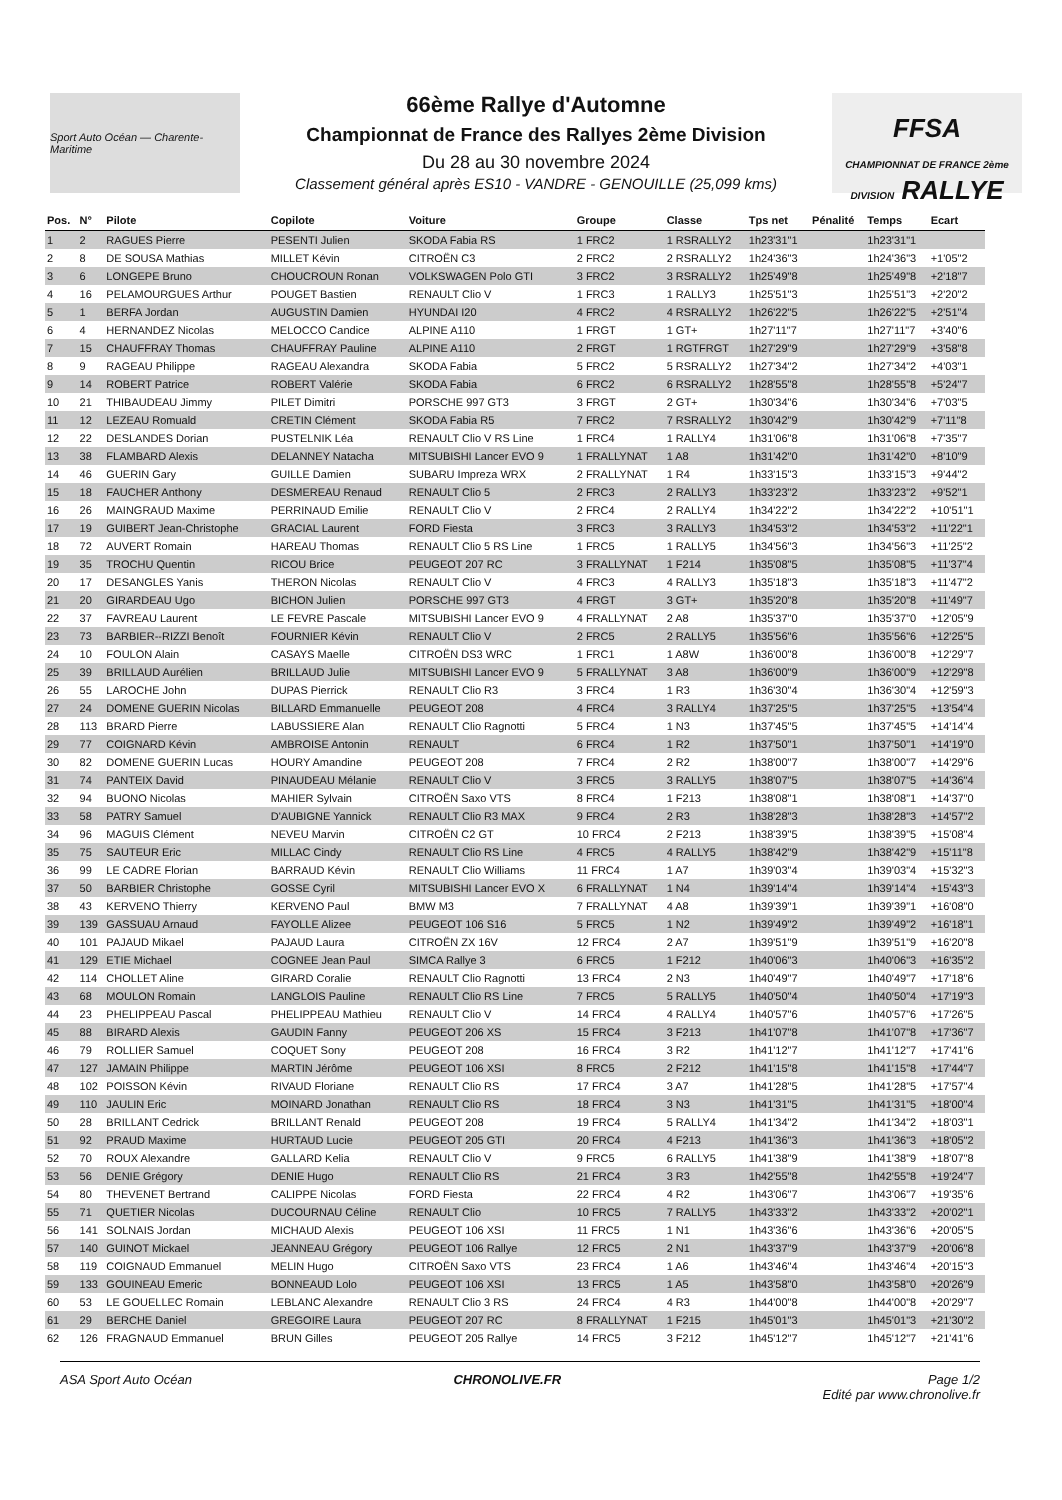Sport Auto Océan — Charente-Maritime
66ème Rallye d'Automne
Championnat de France des Rallyes 2ème Division
Du 28 au 30 novembre 2024
Classement général après ES10 - VANDRE - GENOUILLE (25,099 kms)
FFSA
CHAMPIONNAT DE FRANCE 2ème DIVISION RALLYE
| Pos. | N° | Pilote | Copilote | Voiture | Groupe | Classe | Tps net | Pénalité | Temps | Ecart |
| --- | --- | --- | --- | --- | --- | --- | --- | --- | --- | --- |
| 1 | 2 | RAGUES Pierre | PESENTI Julien | SKODA Fabia RS | 1 FRC2 | 1 RSRALLY2 | 1h23'31"1 | | 1h23'31"1 | |
| 2 | 8 | DE SOUSA Mathias | MILLET Kévin | CITROËN C3 | 2 FRC2 | 2 RSRALLY2 | 1h24'36"3 | | 1h24'36"3 | +1'05"2 |
| 3 | 6 | LONGEPE Bruno | CHOUCROUN Ronan | VOLKSWAGEN Polo GTI | 3 FRC2 | 3 RSRALLY2 | 1h25'49"8 | | 1h25'49"8 | +2'18"7 |
| 4 | 16 | PELAMOURGUES Arthur | POUGET Bastien | RENAULT Clio V | 1 FRC3 | 1 RALLY3 | 1h25'51"3 | | 1h25'51"3 | +2'20"2 |
| 5 | 1 | BERFA Jordan | AUGUSTIN Damien | HYUNDAI I20 | 4 FRC2 | 4 RSRALLY2 | 1h26'22"5 | | 1h26'22"5 | +2'51"4 |
| 6 | 4 | HERNANDEZ Nicolas | MELOCCO Candice | ALPINE A110 | 1 FRGT | 1 GT+ | 1h27'11"7 | | 1h27'11"7 | +3'40"6 |
| 7 | 15 | CHAUFFRAY Thomas | CHAUFFRAY Pauline | ALPINE A110 | 2 FRGT | 1 RGTFRGT | 1h27'29"9 | | 1h27'29"9 | +3'58"8 |
| 8 | 9 | RAGEAU Philippe | RAGEAU Alexandra | SKODA Fabia | 5 FRC2 | 5 RSRALLY2 | 1h27'34"2 | | 1h27'34"2 | +4'03"1 |
| 9 | 14 | ROBERT Patrice | ROBERT Valérie | SKODA Fabia | 6 FRC2 | 6 RSRALLY2 | 1h28'55"8 | | 1h28'55"8 | +5'24"7 |
| 10 | 21 | THIBAUDEAU Jimmy | PILET Dimitri | PORSCHE 997 GT3 | 3 FRGT | 2 GT+ | 1h30'34"6 | | 1h30'34"6 | +7'03"5 |
| 11 | 12 | LEZEAU Romuald | CRETIN Clément | SKODA Fabia R5 | 7 FRC2 | 7 RSRALLY2 | 1h30'42"9 | | 1h30'42"9 | +7'11"8 |
| 12 | 22 | DESLANDES Dorian | PUSTELNIK Léa | RENAULT Clio V RS Line | 1 FRC4 | 1 RALLY4 | 1h31'06"8 | | 1h31'06"8 | +7'35"7 |
| 13 | 38 | FLAMBARD Alexis | DELANNEY Natacha | MITSUBISHI Lancer EVO 9 | 1 FRALLYNAT | 1 A8 | 1h31'42"0 | | 1h31'42"0 | +8'10"9 |
| 14 | 46 | GUERIN Gary | GUILLE Damien | SUBARU Impreza WRX | 2 FRALLYNAT | 1 R4 | 1h33'15"3 | | 1h33'15"3 | +9'44"2 |
| 15 | 18 | FAUCHER Anthony | DESMEREAU Renaud | RENAULT Clio 5 | 2 FRC3 | 2 RALLY3 | 1h33'23"2 | | 1h33'23"2 | +9'52"1 |
| 16 | 26 | MAINGRAUD Maxime | PERRINAUD Emilie | RENAULT Clio V | 2 FRC4 | 2 RALLY4 | 1h34'22"2 | | 1h34'22"2 | +10'51"1 |
| 17 | 19 | GUIBERT Jean-Christophe | GRACIAL Laurent | FORD Fiesta | 3 FRC3 | 3 RALLY3 | 1h34'53"2 | | 1h34'53"2 | +11'22"1 |
| 18 | 72 | AUVERT Romain | HAREAU Thomas | RENAULT Clio 5 RS Line | 1 FRC5 | 1 RALLY5 | 1h34'56"3 | | 1h34'56"3 | +11'25"2 |
| 19 | 35 | TROCHU Quentin | RICOU Brice | PEUGEOT 207 RC | 3 FRALLYNAT | 1 F214 | 1h35'08"5 | | 1h35'08"5 | +11'37"4 |
| 20 | 17 | DESANGLES Yanis | THERON Nicolas | RENAULT Clio V | 4 FRC3 | 4 RALLY3 | 1h35'18"3 | | 1h35'18"3 | +11'47"2 |
| 21 | 20 | GIRARDEAU Ugo | BICHON Julien | PORSCHE 997 GT3 | 4 FRGT | 3 GT+ | 1h35'20"8 | | 1h35'20"8 | +11'49"7 |
| 22 | 37 | FAVREAU Laurent | LE FEVRE Pascale | MITSUBISHI Lancer EVO 9 | 4 FRALLYNAT | 2 A8 | 1h35'37"0 | | 1h35'37"0 | +12'05"9 |
| 23 | 73 | BARBIER--RIZZI Benoît | FOURNIER Kévin | RENAULT Clio V | 2 FRC5 | 2 RALLY5 | 1h35'56"6 | | 1h35'56"6 | +12'25"5 |
| 24 | 10 | FOULON Alain | CASAYS Maelle | CITROËN DS3 WRC | 1 FRC1 | 1 A8W | 1h36'00"8 | | 1h36'00"8 | +12'29"7 |
| 25 | 39 | BRILLAUD Aurélien | BRILLAUD Julie | MITSUBISHI Lancer EVO 9 | 5 FRALLYNAT | 3 A8 | 1h36'00"9 | | 1h36'00"9 | +12'29"8 |
| 26 | 55 | LAROCHE John | DUPAS Pierrick | RENAULT Clio R3 | 3 FRC4 | 1 R3 | 1h36'30"4 | | 1h36'30"4 | +12'59"3 |
| 27 | 24 | DOMENE GUERIN Nicolas | BILLARD Emmanuelle | PEUGEOT 208 | 4 FRC4 | 3 RALLY4 | 1h37'25"5 | | 1h37'25"5 | +13'54"4 |
| 28 | 113 | BRARD Pierre | LABUSSIERE Alan | RENAULT Clio Ragnotti | 5 FRC4 | 1 N3 | 1h37'45"5 | | 1h37'45"5 | +14'14"4 |
| 29 | 77 | COIGNARD Kévin | AMBROISE Antonin | RENAULT | 6 FRC4 | 1 R2 | 1h37'50"1 | | 1h37'50"1 | +14'19"0 |
| 30 | 82 | DOMENE GUERIN Lucas | HOURY Amandine | PEUGEOT 208 | 7 FRC4 | 2 R2 | 1h38'00"7 | | 1h38'00"7 | +14'29"6 |
| 31 | 74 | PANTEIX David | PINAUDEAU Mélanie | RENAULT Clio V | 3 FRC5 | 3 RALLY5 | 1h38'07"5 | | 1h38'07"5 | +14'36"4 |
| 32 | 94 | BUONO Nicolas | MAHIER Sylvain | CITROËN Saxo VTS | 8 FRC4 | 1 F213 | 1h38'08"1 | | 1h38'08"1 | +14'37"0 |
| 33 | 58 | PATRY Samuel | D'AUBIGNE Yannick | RENAULT Clio R3 MAX | 9 FRC4 | 2 R3 | 1h38'28"3 | | 1h38'28"3 | +14'57"2 |
| 34 | 96 | MAGUIS Clément | NEVEU Marvin | CITROËN C2 GT | 10 FRC4 | 2 F213 | 1h38'39"5 | | 1h38'39"5 | +15'08"4 |
| 35 | 75 | SAUTEUR Eric | MILLAC Cindy | RENAULT Clio RS Line | 4 FRC5 | 4 RALLY5 | 1h38'42"9 | | 1h38'42"9 | +15'11"8 |
| 36 | 99 | LE CADRE Florian | BARRAUD Kévin | RENAULT Clio Williams | 11 FRC4 | 1 A7 | 1h39'03"4 | | 1h39'03"4 | +15'32"3 |
| 37 | 50 | BARBIER Christophe | GOSSE Cyril | MITSUBISHI Lancer EVO X | 6 FRALLYNAT | 1 N4 | 1h39'14"4 | | 1h39'14"4 | +15'43"3 |
| 38 | 43 | KERVENO Thierry | KERVENO Paul | BMW M3 | 7 FRALLYNAT | 4 A8 | 1h39'39"1 | | 1h39'39"1 | +16'08"0 |
| 39 | 139 | GASSUAU Arnaud | FAYOLLE Alizee | PEUGEOT 106 S16 | 5 FRC5 | 1 N2 | 1h39'49"2 | | 1h39'49"2 | +16'18"1 |
| 40 | 101 | PAJAUD Mikael | PAJAUD Laura | CITROËN ZX 16V | 12 FRC4 | 2 A7 | 1h39'51"9 | | 1h39'51"9 | +16'20"8 |
| 41 | 129 | ETIE Michael | COGNEE Jean Paul | SIMCA Rallye 3 | 6 FRC5 | 1 F212 | 1h40'06"3 | | 1h40'06"3 | +16'35"2 |
| 42 | 114 | CHOLLET Aline | GIRARD Coralie | RENAULT Clio Ragnotti | 13 FRC4 | 2 N3 | 1h40'49"7 | | 1h40'49"7 | +17'18"6 |
| 43 | 68 | MOULON Romain | LANGLOIS Pauline | RENAULT Clio RS Line | 7 FRC5 | 5 RALLY5 | 1h40'50"4 | | 1h40'50"4 | +17'19"3 |
| 44 | 23 | PHELIPPEAU Pascal | PHELIPPEAU Mathieu | RENAULT Clio V | 14 FRC4 | 4 RALLY4 | 1h40'57"6 | | 1h40'57"6 | +17'26"5 |
| 45 | 88 | BIRARD Alexis | GAUDIN Fanny | PEUGEOT 206 XS | 15 FRC4 | 3 F213 | 1h41'07"8 | | 1h41'07"8 | +17'36"7 |
| 46 | 79 | ROLLIER Samuel | COQUET Sony | PEUGEOT 208 | 16 FRC4 | 3 R2 | 1h41'12"7 | | 1h41'12"7 | +17'41"6 |
| 47 | 127 | JAMAIN Philippe | MARTIN Jérôme | PEUGEOT 106 XSI | 8 FRC5 | 2 F212 | 1h41'15"8 | | 1h41'15"8 | +17'44"7 |
| 48 | 102 | POISSON Kévin | RIVAUD Floriane | RENAULT Clio RS | 17 FRC4 | 3 A7 | 1h41'28"5 | | 1h41'28"5 | +17'57"4 |
| 49 | 110 | JAULIN Eric | MOINARD Jonathan | RENAULT Clio RS | 18 FRC4 | 3 N3 | 1h41'31"5 | | 1h41'31"5 | +18'00"4 |
| 50 | 28 | BRILLANT Cedrick | BRILLANT Renald | PEUGEOT 208 | 19 FRC4 | 5 RALLY4 | 1h41'34"2 | | 1h41'34"2 | +18'03"1 |
| 51 | 92 | PRAUD Maxime | HURTAUD Lucie | PEUGEOT 205 GTI | 20 FRC4 | 4 F213 | 1h41'36"3 | | 1h41'36"3 | +18'05"2 |
| 52 | 70 | ROUX Alexandre | GALLARD Kelia | RENAULT Clio V | 9 FRC5 | 6 RALLY5 | 1h41'38"9 | | 1h41'38"9 | +18'07"8 |
| 53 | 56 | DENIE Grégory | DENIE Hugo | RENAULT Clio RS | 21 FRC4 | 3 R3 | 1h42'55"8 | | 1h42'55"8 | +19'24"7 |
| 54 | 80 | THEVENET Bertrand | CALIPPE Nicolas | FORD Fiesta | 22 FRC4 | 4 R2 | 1h43'06"7 | | 1h43'06"7 | +19'35"6 |
| 55 | 71 | QUETIER Nicolas | DUCOURNAU Céline | RENAULT Clio | 10 FRC5 | 7 RALLY5 | 1h43'33"2 | | 1h43'33"2 | +20'02"1 |
| 56 | 141 | SOLNAIS Jordan | MICHAUD Alexis | PEUGEOT 106 XSI | 11 FRC5 | 1 N1 | 1h43'36"6 | | 1h43'36"6 | +20'05"5 |
| 57 | 140 | GUINOT Mickael | JEANNEAU Grégory | PEUGEOT 106 Rallye | 12 FRC5 | 2 N1 | 1h43'37"9 | | 1h43'37"9 | +20'06"8 |
| 58 | 119 | COIGNAUD Emmanuel | MELIN Hugo | CITROËN Saxo VTS | 23 FRC4 | 1 A6 | 1h43'46"4 | | 1h43'46"4 | +20'15"3 |
| 59 | 133 | GOUINEAU Emeric | BONNEAUD Lolo | PEUGEOT 106 XSI | 13 FRC5 | 1 A5 | 1h43'58"0 | | 1h43'58"0 | +20'26"9 |
| 60 | 53 | LE GOUELLEC Romain | LEBLANC Alexandre | RENAULT Clio 3 RS | 24 FRC4 | 4 R3 | 1h44'00"8 | | 1h44'00"8 | +20'29"7 |
| 61 | 29 | BERCHE Daniel | GREGOIRE Laura | PEUGEOT 207 RC | 8 FRALLYNAT | 1 F215 | 1h45'01"3 | | 1h45'01"3 | +21'30"2 |
| 62 | 126 | FRAGNAUD Emmanuel | BRUN Gilles | PEUGEOT 205 Rallye | 14 FRC5 | 3 F212 | 1h45'12"7 | | 1h45'12"7 | +21'41"6 |
ASA Sport Auto Océan CHRONOLIVE.FR Page 1/2
Edité par www.chronolive.fr